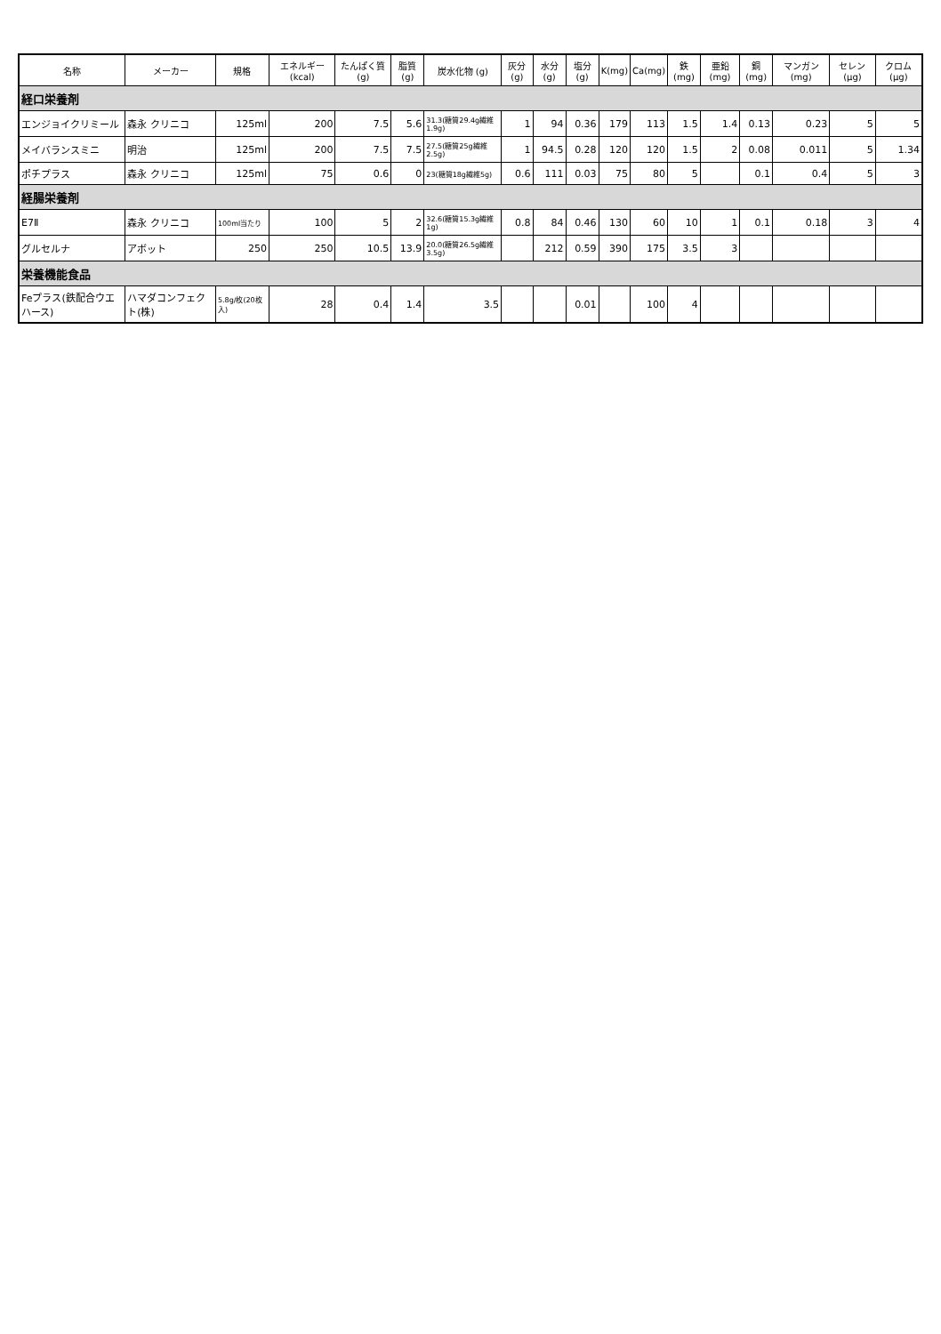| 名称 | メーカー | 規格 | エネルギー (kcal) | たんぱく質 (g) | 脂質(g) | 炭水化物 (g) | 灰分(g) | 水分(g) | 塩分(g) | K(mg) | Ca(mg) | 鉄(mg) | 亜鉛(mg) | 銅(mg) | マンガン (mg) | セレン (μg) | クロム (μg) |
| --- | --- | --- | --- | --- | --- | --- | --- | --- | --- | --- | --- | --- | --- | --- | --- | --- | --- |
| 経口栄養剤 | | | | | | | | | | | | | | | | | |
| エンジョイクリミール | 森永 クリニコ | 125ml | 200 | 7.5 | 5.6 | 31.3(糖質29.4g繊維1.9g) | 1 | 94 | 0.36 | 179 | 113 | 1.5 | 1.4 | 0.13 | 0.23 | 5 | 5 |
| メイバランスミニ | 明治 | 125ml | 200 | 7.5 | 7.5 | 27.5(糖質25g繊維2.5g) | 1 | 94.5 | 0.28 | 120 | 120 | 1.5 | 2 | 0.08 | 0.011 | 5 | 1.34 |
| ポチプラス | 森永 クリニコ | 125ml | 75 | 0.6 | 0 | 23(糖質18g繊維5g) | 0.6 | 111 | 0.03 | 75 | 80 | 5 | | 0.1 | 0.4 | 5 | 3 |
| 経腸栄養剤 | | | | | | | | | | | | | | | | | |
| E7Ⅱ | 森永 クリニコ | 100ml当たり | 100 | 5 | 2 | 32.6(糖質15.3g繊維1g) | 0.8 | 84 | 0.46 | 130 | 60 | 10 | 1 | 0.1 | 0.18 | 3 | 4 |
| グルセルナ | アボット | 250 | 250 | 10.5 | 13.9 | 20.0(糖質26.5g繊維3.5g) | | 212 | 0.59 | 390 | 175 | 3.5 | 3 | | | | |
| 栄養機能食品 | | | | | | | | | | | | | | | | | |
| Feプラス(鉄配合ウエハース) | ハマダコンフェクト(株) | 5.8g/枚(20枚入) | 28 | 0.4 | 1.4 | 3.5 | | | 0.01 | | 100 | 4 | | | | | |